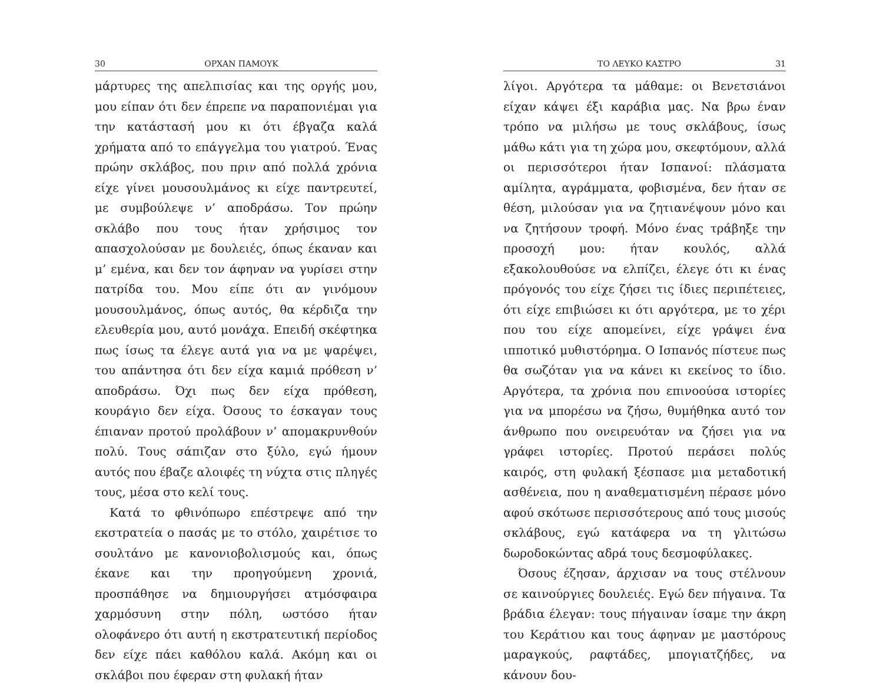30 ΟΡΧΑΝ ΠΑΜΟΥΚ
μάρτυρες της απελπισίας και της οργής μου, μου είπαν ότι δεν έπρεπε να παραπονιέμαι για την κατάστασή μου κι ότι έβγαζα καλά χρήματα από το επάγγελμα του γιατρού. Ένας πρώην σκλάβος, που πριν από πολλά χρόνια είχε γίνει μουσουλμάνος κι είχε παντρευτεί, με συμβούλεψε ν’ αποδράσω. Τον πρώην σκλάβο που τους ήταν χρήσιμος τον απασχολούσαν με δουλειές, όπως έκαναν και μ’ εμένα, και δεν τον άφηναν να γυρίσει στην πατρίδα του. Μου είπε ότι αν γινόμουν μουσουλμάνος, όπως αυτός, θα κέρδιζα την ελευθερία μου, αυτό μονάχα. Επειδή σκέφτηκα πως ίσως τα έλεγε αυτά για να με ψαρέψει, του απάντησα ότι δεν είχα καμιά πρόθεση ν’ αποδράσω. Όχι πως δεν είχα πρόθεση, κουράγιο δεν είχα. Όσους το έσκαγαν τους έπιαναν προτού προλάβουν ν’ απομακρυνθούν πολύ. Τους σάπιζαν στο ξύλο, εγώ ήμουν αυτός που έβαζε αλοιφές τη νύχτα στις πληγές τους, μέσα στο κελί τους.
Κατά το φθινόπωρο επέστρεψε από την εκστρατεία ο πασάς με το στόλο, χαιρέτισε το σουλτάνο με κανονιοβολισμούς και, όπως έκανε και την προηγούμενη χρονιά, προσπάθησε να δημιουργήσει ατμόσφαιρα χαρμόσυνη στην πόλη, ωστόσο ήταν ολοφάνερο ότι αυτή η εκστρατευτική περίοδος δεν είχε πάει καθόλου καλά. Ακόμη και οι σκλάβοι που έφεραν στη φυλακή ήταν
ΤΟ ΛΕΥΚΟ ΚΑΣΤΡΟ 31
λίγοι. Αργότερα τα μάθαμε: οι Βενετσιάνοι είχαν κάψει έξι καράβια μας. Να βρω έναν τρόπο να μιλήσω με τους σκλάβους, ίσως μάθω κάτι για τη χώρα μου, σκεφτόμουν, αλλά οι περισσότεροι ήταν Ισπανοί: πλάσματα αμίλητα, αγράμματα, φοβισμένα, δεν ήταν σε θέση, μιλούσαν για να ζητιανέψουν μόνο και να ζητήσουν τροφή. Μόνο ένας τράβηξε την προσοχή μου: ήταν κουλός, αλλά εξακολουθούσε να ελπίζει, έλεγε ότι κι ένας πρόγονός του είχε ζήσει τις ίδιες περιπέτειες, ότι είχε επιβιώσει κι ότι αργότερα, με το χέρι που του είχε απομείνει, είχε γράψει ένα ιπποτικό μυθιστόρημα. Ο Ισπανός πίστευε πως θα σωζόταν για να κάνει κι εκείνος το ίδιο. Αργότερα, τα χρόνια που επινοούσα ιστορίες για να μπορέσω να ζήσω, θυμήθηκα αυτό τον άνθρωπο που ονειρευόταν να ζήσει για να γράφει ιστορίες. Προτού περάσει πολύς καιρός, στη φυλακή ξέσπασε μια μεταδοτική ασθένεια, που η αναθεματισμένη πέρασε μόνο αφού σκότωσε περισσότερους από τους μισούς σκλάβους, εγώ κατάφερα να τη γλιτώσω δωροδοκώντας αδρά τους δεσμοφύλακες.
Όσους έζησαν, άρχισαν να τους στέλνουν σε καινούργιες δουλειές. Εγώ δεν πήγαινα. Τα βράδια έλεγαν: τους πήγαιναν ίσαμε την άκρη του Κεράτιου και τους άφηναν με μαστόρους μαραγκούς, ραφτάδες, μπογιατζήδες, να κάνουν δου-